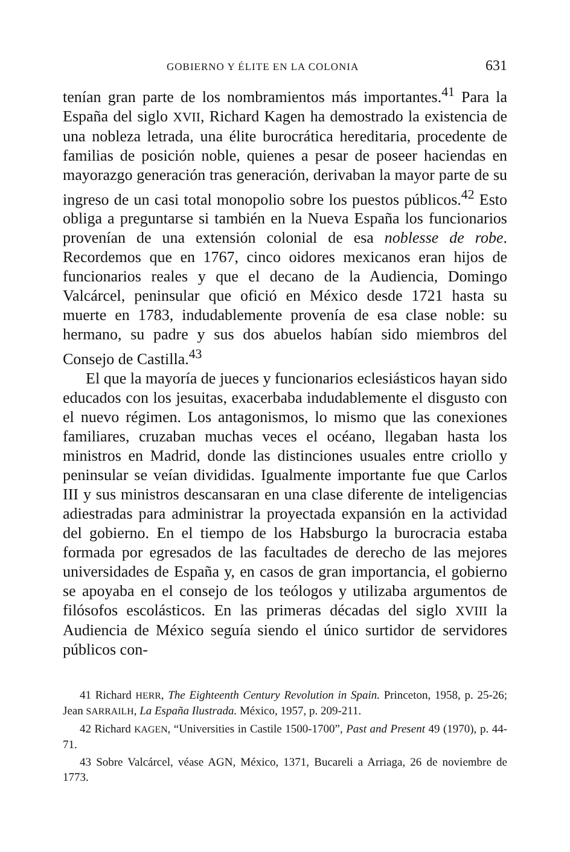GOBIERNO Y ÉLITE EN LA COLONIA 631
tenían gran parte de los nombramientos más importantes.<sup>41</sup> Para la España del siglo XVII, Richard Kagen ha demostrado la existencia de una nobleza letrada, una élite burocrática hereditaria, procedente de familias de posición noble, quienes a pesar de poseer haciendas en mayorazgo generación tras generación, derivaban la mayor parte de su ingreso de un casi total monopolio sobre los puestos públicos.<sup>42</sup> Esto obliga a preguntarse si también en la Nueva España los funcionarios provenían de una extensión colonial de esa noblesse de robe. Recordemos que en 1767, cinco oidores mexicanos eran hijos de funcionarios reales y que el decano de la Audiencia, Domingo Valcárcel, peninsular que ofició en México desde 1721 hasta su muerte en 1783, indudablemente provenía de esa clase noble: su hermano, su padre y sus dos abuelos habían sido miembros del Consejo de Castilla.<sup>43</sup>
El que la mayoría de jueces y funcionarios eclesiásticos hayan sido educados con los jesuitas, exacerbaba indudablemente el disgusto con el nuevo régimen. Los antagonismos, lo mismo que las conexiones familiares, cruzaban muchas veces el océano, llegaban hasta los ministros en Madrid, donde las distinciones usuales entre criollo y peninsular se veían divididas. Igualmente importante fue que Carlos III y sus ministros descansaran en una clase diferente de inteligencias adiestradas para administrar la proyectada expansión en la actividad del gobierno. En el tiempo de los Habsburgo la burocracia estaba formada por egresados de las facultades de derecho de las mejores universidades de España y, en casos de gran importancia, el gobierno se apoyaba en el consejo de los teólogos y utilizaba argumentos de filósofos escolásticos. En las primeras décadas del siglo XVIII la Audiencia de México seguía siendo el único surtidor de servidores públicos con-
41 Richard HERR, The Eighteenth Century Revolution in Spain. Princeton, 1958, p. 25-26; Jean SARRAILH, La España Ilustrada. México, 1957, p. 209-211.
42 Richard KAGEN, “Universities in Castile 1500-1700”, Past and Present 49 (1970), p. 44-71.
43 Sobre Valcárcel, véase AGN, México, 1371, Bucareli a Arriaga, 26 de noviembre de 1773.